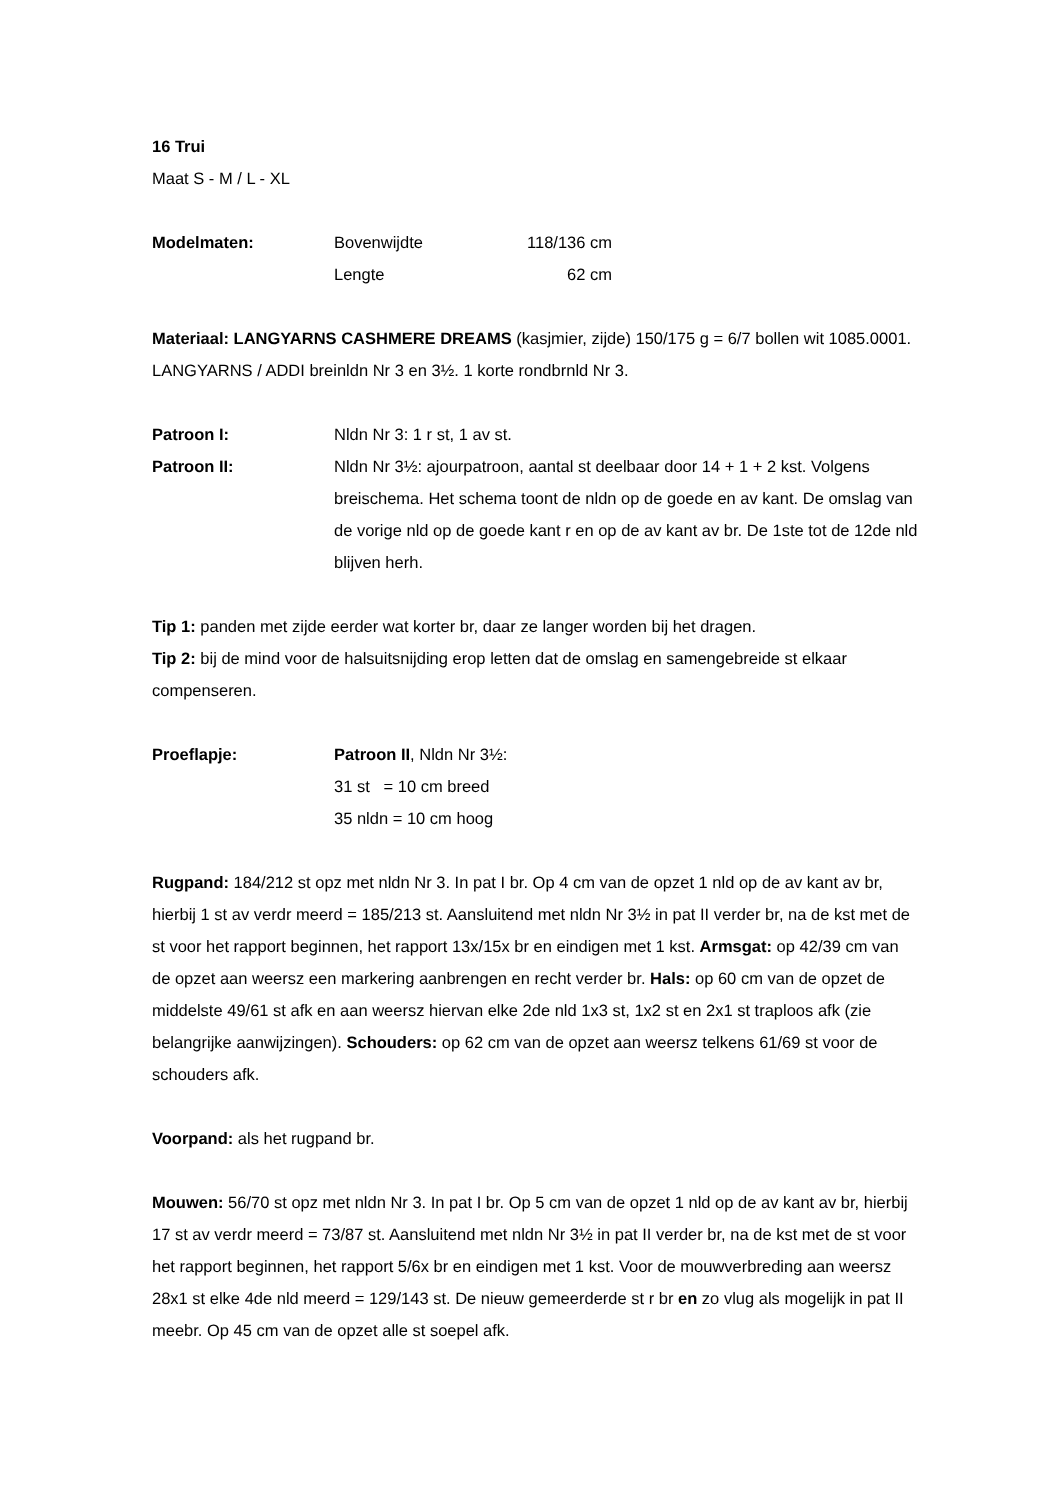16 Trui
Maat S - M / L - XL
Modelmaten: Bovenwijdte 118/136 cm
Lengte 62 cm
Materiaal: LANGYARNS CASHMERE DREAMS (kasjmier, zijde) 150/175 g = 6/7 bollen wit 1085.0001. LANGYARNS / ADDI breinldn Nr 3 en 3½. 1 korte rondbrnld Nr 3.
Patroon I: Nldn Nr 3: 1 r st, 1 av st.
Patroon II: Nldn Nr 3½: ajourpatroon, aantal st deelbaar door 14 + 1 + 2 kst. Volgens breischema. Het schema toont de nldn op de goede en av kant. De omslag van de vorige nld op de goede kant r en op de av kant av br. De 1ste tot de 12de nld blijven herh.
Tip 1: panden met zijde eerder wat korter br, daar ze langer worden bij het dragen.
Tip 2: bij de mind voor de halsuitsnijding erop letten dat de omslag en samengebreide st elkaar compenseren.
Proeflapje: Patroon II, Nldn Nr 3½:
31 st = 10 cm breed
35 nldn = 10 cm hoog
Rugpand: 184/212 st opz met nldn Nr 3. In pat I br. Op 4 cm van de opzet 1 nld op de av kant av br, hierbij 1 st av verdr meerd = 185/213 st. Aansluitend met nldn Nr 3½ in pat II verder br, na de kst met de st voor het rapport beginnen, het rapport 13x/15x br en eindigen met 1 kst. Armsgat: op 42/39 cm van de opzet aan weersz een markering aanbrengen en recht verder br. Hals: op 60 cm van de opzet de middelste 49/61 st afk en aan weersz hiervan elke 2de nld 1x3 st, 1x2 st en 2x1 st traploos afk (zie belangrijke aanwijzingen). Schouders: op 62 cm van de opzet aan weersz telkens 61/69 st voor de schouders afk.
Voorpand: als het rugpand br.
Mouwen: 56/70 st opz met nldn Nr 3. In pat I br. Op 5 cm van de opzet 1 nld op de av kant av br, hierbij 17 st av verdr meerd = 73/87 st. Aansluitend met nldn Nr 3½ in pat II verder br, na de kst met de st voor het rapport beginnen, het rapport 5/6x br en eindigen met 1 kst. Voor de mouwverbreding aan weersz 28x1 st elke 4de nld meerd = 129/143 st. De nieuw gemeerderde st r br en zo vlug als mogelijk in pat II meebr. Op 45 cm van de opzet alle st soepel afk.